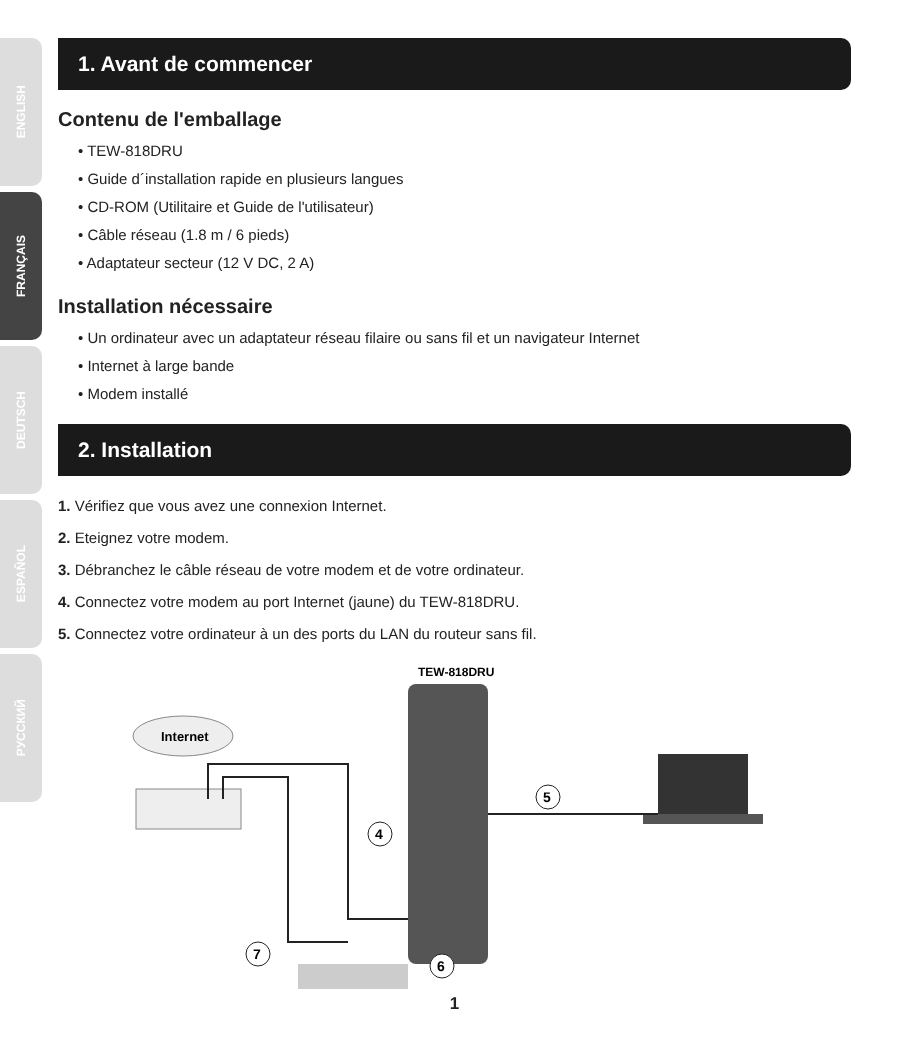ENGLISH
FRANÇAIS
DEUTSCH
ESPAÑOL
РУССКИЙ
1. Avant de commencer
Contenu de l'emballage
• TEW-818DRU
• Guide d´installation rapide en plusieurs langues
• CD-ROM (Utilitaire et Guide de l'utilisateur)
• Câble réseau (1.8 m / 6 pieds)
• Adaptateur secteur (12 V DC, 2 A)
Installation nécessaire
• Un ordinateur avec un adaptateur réseau filaire ou sans fil et un navigateur Internet
• Internet à large bande
• Modem installé
2. Installation
1. Vérifiez que vous avez une connexion Internet.
2. Eteignez votre modem.
3. Débranchez le câble réseau de votre modem et de votre ordinateur.
4. Connectez votre modem au port Internet (jaune) du TEW-818DRU.
5. Connectez votre ordinateur à un des ports du LAN du routeur sans fil.
TEW-818DRU
Internet
5
4
7
6
1